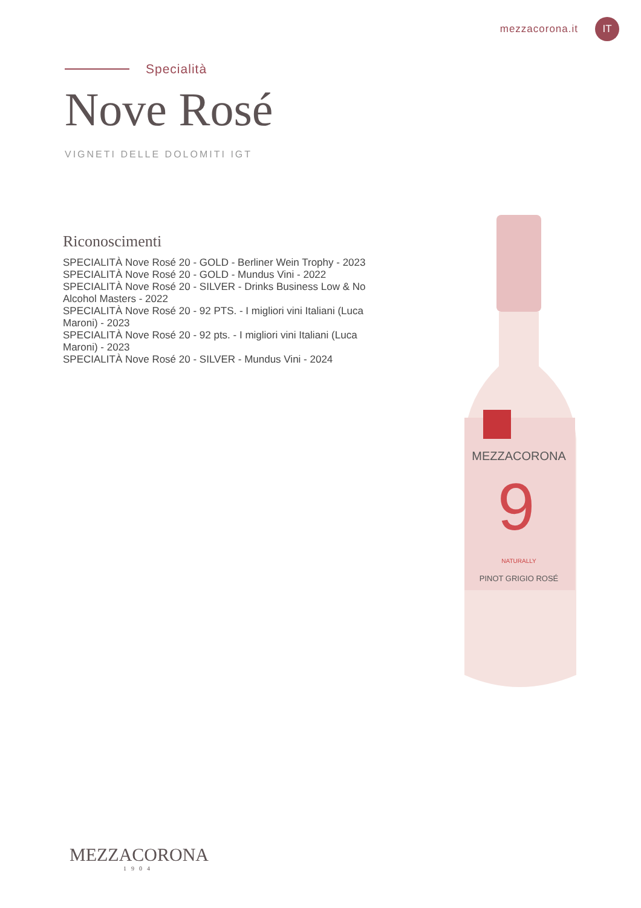mezzacorona.it IT
Specialità
Nove Rosé
VIGNETI DELLE DOLOMITI IGT
Riconoscimenti
SPECIALITÀ Nove Rosé 20 - GOLD - Berliner Wein Trophy - 2023
SPECIALITÀ Nove Rosé 20 - GOLD - Mundus Vini - 2022
SPECIALITÀ Nove Rosé 20 - SILVER - Drinks Business Low & No Alcohol Masters - 2022
SPECIALITÀ Nove Rosé 20 - 92 PTS. - I migliori vini Italiani (Luca Maroni) - 2023
SPECIALITÀ Nove Rosé 20 - 92 pts. - I migliori vini Italiani (Luca Maroni) - 2023
SPECIALITÀ Nove Rosé 20 - SILVER - Mundus Vini - 2024
MEZZACORONA
9
NATURALLY
PINOT GRIGIO ROSÉ
MEZZACORONA
1904